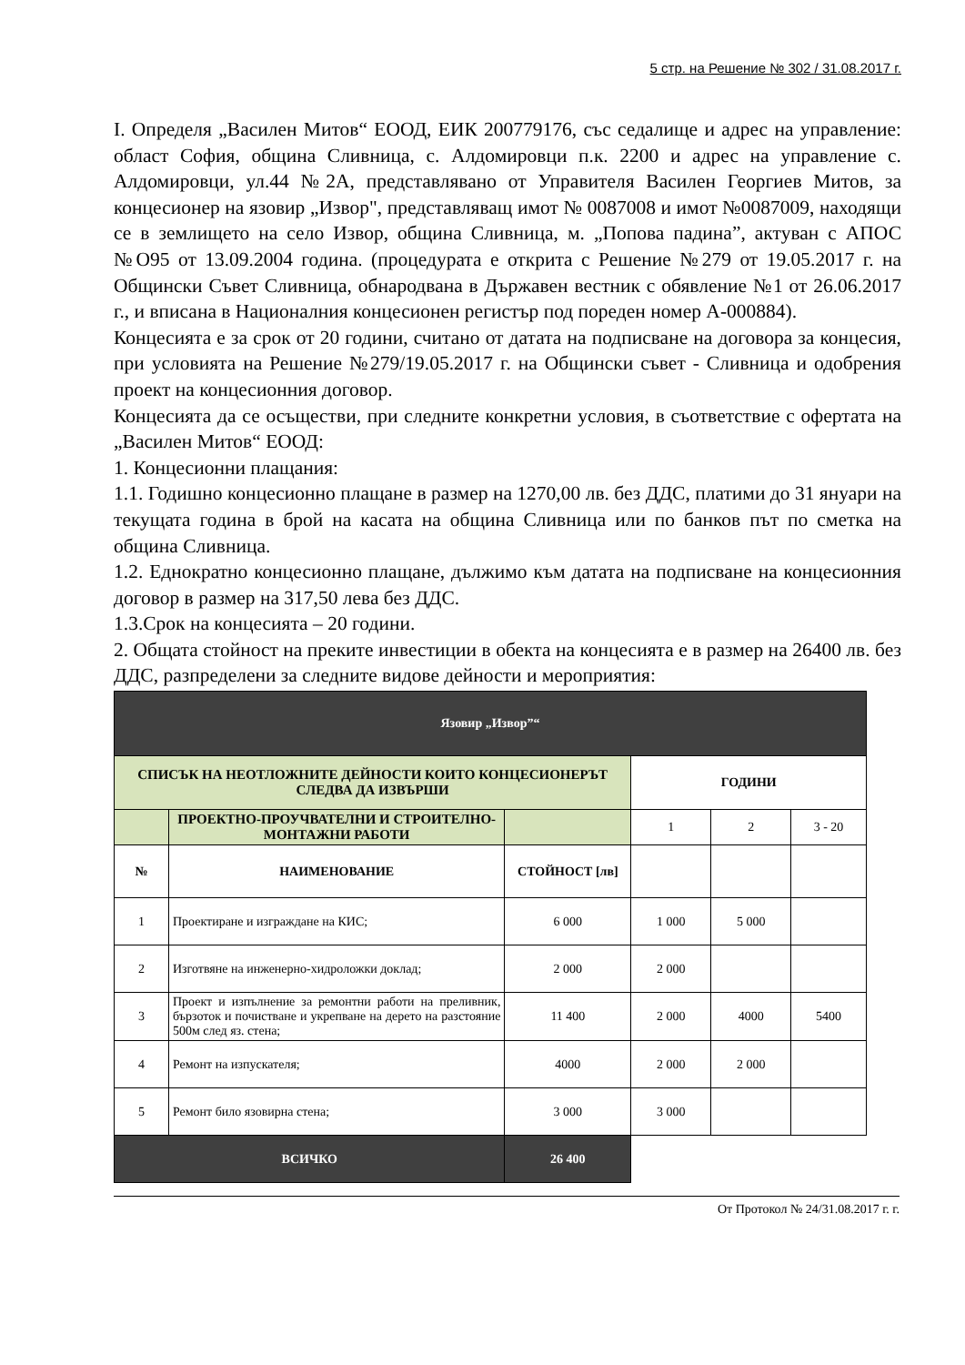5 стр. на Решение № 302 / 31.08.2017 г.
I. Определя „Василен Митов“ ЕООД, ЕИК 200779176, със седалище и адрес на управление: област София, община Сливница, с. Алдомировци п.к. 2200 и адрес на управление с. Алдомировци, ул.44 №2А, представлявано от Управителя Василен Георгиев Митов, за концесионер на язовир „Извор", представляващ имот № 0087008 и имот №0087009, находящи се в землището на село Извор, община Сливница, м. „Попова падина”, актуван с АПОС №О95 от 13.09.2004 година. (процедурата е открита с Решение №279 от 19.05.2017 г. на Общински Съвет Сливница, обнародвана в Държавен вестник с обявление №1 от 26.06.2017 г., и вписана в Националния концесионен регистър под пореден номер А-000884).
Концесията е за срок от 20 години, считано от датата на подписване на договора за концесия, при условията на Решение №279/19.05.2017 г. на Общински съвет - Сливница и одобрения проект на концесионния договор.
Концесията да се осъществи, при следните конкретни условия, в съответствие с офертата на „Василен Митов“ ЕООД:
1. Концесионни плащания:
1.1. Годишно концесионно плащане в размер на 1270,00 лв. без ДДС, платими до 31 януари на текущата година в брой на касата на община Сливница или по банков път по сметка на община Сливница.
1.2. Еднократно концесионно плащане, дължимо към датата на подписване на концесионния договор в размер на 317,50 лева без ДДС.
1.3.Срок на концесията – 20 години.
2. Общата стойност на преките инвестиции в обекта на концесията е в размер на 26400 лв. без ДДС, разпределени за следните видове дейности и мероприятия:
| Язовир „Извор”“ | | | | | |
| СПИСЪК НА НЕОТЛОЖНИТЕ ДЕЙНОСТИ КОИТО КОНЦЕСИОНЕРЪТ СЛЕДВА ДА ИЗВЪРШИ | | | ГОДИНИ | | |
| | ПРОЕКТНО-ПРОУЧВАТЕЛНИ И СТРОИТЕЛНО-МОНТАЖНИ РАБОТИ | | 1 | 2 | 3 - 20 |
| № | НАИМЕНОВАНИЕ | СТОЙНОСТ [лв] | | | |
| 1 | Проектиране и изграждане на КИС; | 6 000 | 1 000 | 5 000 | |
| 2 | Изготвяне на инженерно-хидроложки доклад; | 2 000 | 2 000 | | |
| 3 | Проект и изпълнение за ремонтни работи на преливник, бързоток и почистване и укрепване на дерето на разстояние 500м след яз. стена; | 11 400 | 2 000 | 4000 | 5400 |
| 4 | Ремонт на изпускателя; | 4000 | 2 000 | 2 000 | |
| 5 | Ремонт било язовирна стена; | 3 000 | 3 000 | | |
| ВСИЧКО | | 26 400 | | | |
От Протокол № 24/31.08.2017 г. г.